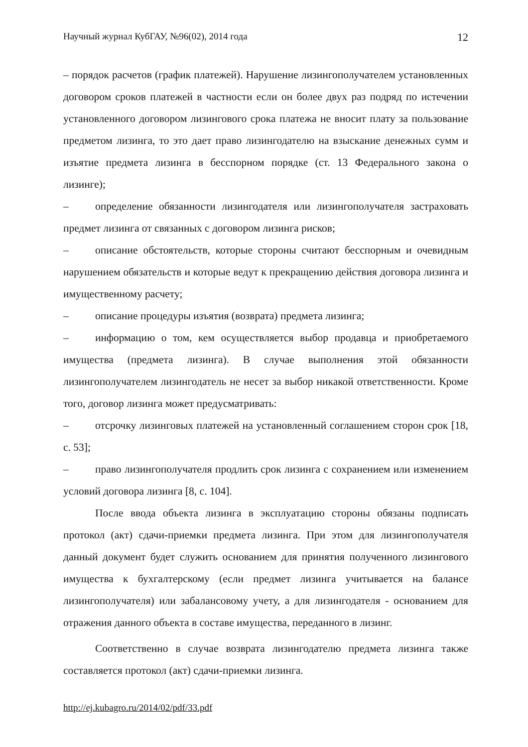Научный журнал КубГАУ, №96(02), 2014 года 12
– порядок расчетов (график платежей). Нарушение лизингополучателем установленных договором сроков платежей в частности если он более двух раз подряд по истечении установленного договором лизингового срока платежа не вносит плату за пользование предметом лизинга, то это дает право лизингодателю на взыскание денежных сумм и изъятие предмета лизинга в бесспорном порядке (ст. 13 Федерального закона о лизинге);
– определение обязанности лизингодателя или лизингополучателя застраховать предмет лизинга от связанных с договором лизинга рисков;
– описание обстоятельств, которые стороны считают бесспорным и очевидным нарушением обязательств и которые ведут к прекращению действия договора лизинга и имущественному расчету;
– описание процедуры изъятия (возврата) предмета лизинга;
– информацию о том, кем осуществляется выбор продавца и приобретаемого имущества (предмета лизинга). В случае выполнения этой обязанности лизингополучателем лизингодатель не несет за выбор никакой ответственности. Кроме того, договор лизинга может предусматривать:
– отсрочку лизинговых платежей на установленный соглашением сторон срок [18, с. 53];
– право лизингополучателя продлить срок лизинга с сохранением или изменением условий договора лизинга [8, с. 104].
После ввода объекта лизинга в эксплуатацию стороны обязаны подписать протокол (акт) сдачи-приемки предмета лизинга. При этом для лизингополучателя данный документ будет служить основанием для принятия полученного лизингового имущества к бухгалтерскому (если предмет лизинга учитывается на балансе лизингополучателя) или забалансовому учету, а для лизингодателя - основанием для отражения данного объекта в составе имущества, переданного в лизинг.
Соответственно в случае возврата лизингодателю предмета лизинга также составляется протокол (акт) сдачи-приемки лизинга.
http://ej.kubagro.ru/2014/02/pdf/33.pdf